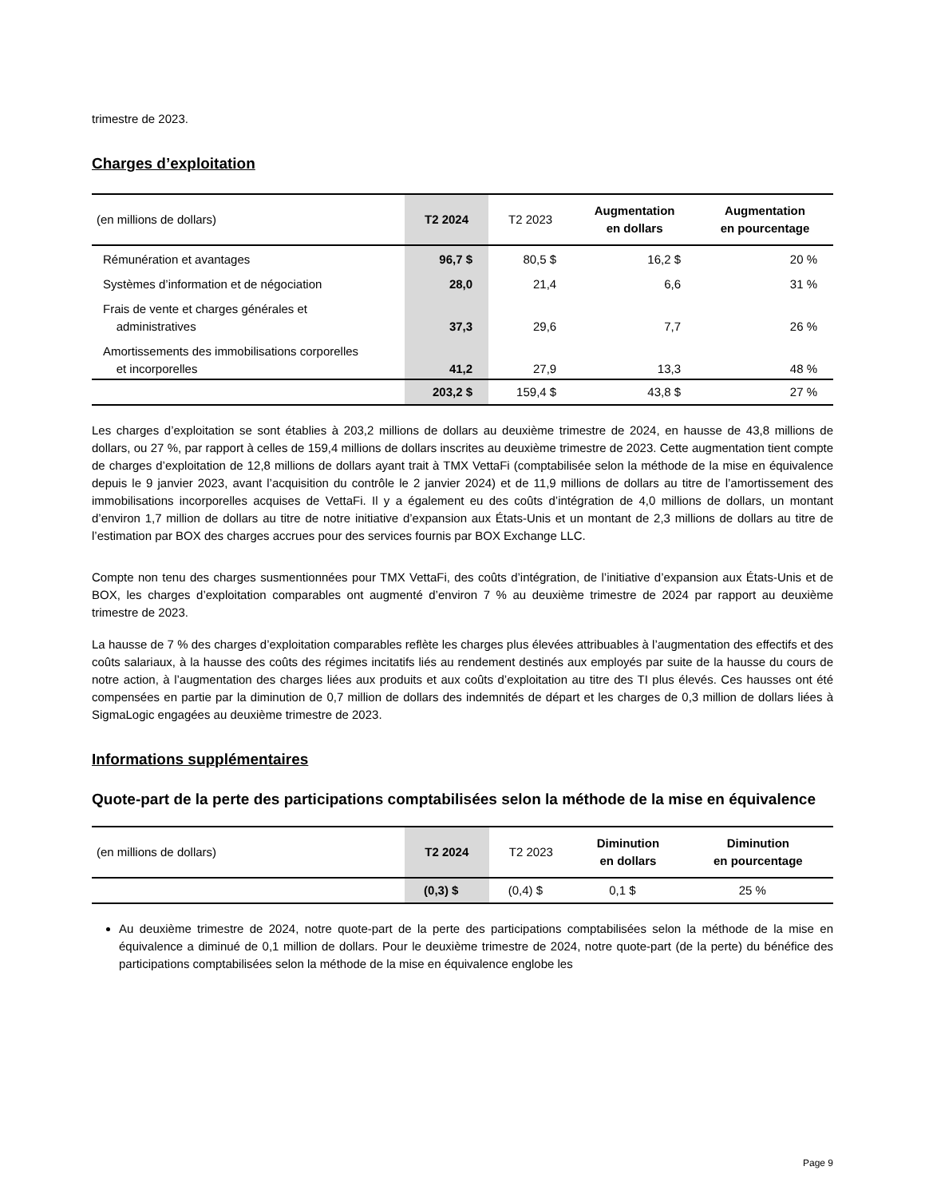trimestre de 2023.
Charges d’exploitation
| (en millions de dollars) | T2 2024 | T2 2023 | Augmentation en dollars | Augmentation en pourcentage |
| --- | --- | --- | --- | --- |
| Rémunération et avantages | 96,7 $ | 80,5 $ | 16,2 $ | 20 % |
| Systèmes d’information et de négociation | 28,0 | 21,4 | 6,6 | 31 % |
| Frais de vente et charges générales et administratives | 37,3 | 29,6 | 7,7 | 26 % |
| Amortissements des immobilisations corporelles et incorporelles | 41,2 | 27,9 | 13,3 | 48 % |
| | 203,2 $ | 159,4 $ | 43,8 $ | 27 % |
Les charges d’exploitation se sont établies à 203,2 millions de dollars au deuxième trimestre de 2024, en hausse de 43,8 millions de dollars, ou 27 %, par rapport à celles de 159,4 millions de dollars inscrites au deuxième trimestre de 2023. Cette augmentation tient compte de charges d’exploitation de 12,8 millions de dollars ayant trait à TMX VettaFi (comptabilisée selon la méthode de la mise en équivalence depuis le 9 janvier 2023, avant l’acquisition du contrôle le 2 janvier 2024) et de 11,9 millions de dollars au titre de l’amortissement des immobilisations incorporelles acquises de VettaFi. Il y a également eu des coûts d’intégration de 4,0 millions de dollars, un montant d’environ 1,7 million de dollars au titre de notre initiative d’expansion aux États-Unis et un montant de 2,3 millions de dollars au titre de l’estimation par BOX des charges accrues pour des services fournis par BOX Exchange LLC.
Compte non tenu des charges susmentionnées pour TMX VettaFi, des coûts d’intégration, de l’initiative d’expansion aux États-Unis et de BOX, les charges d’exploitation comparables ont augmenté d’environ 7 % au deuxième trimestre de 2024 par rapport au deuxième trimestre de 2023.
La hausse de 7 % des charges d’exploitation comparables reflète les charges plus élevées attribuables à l’augmentation des effectifs et des coûts salariaux, à la hausse des coûts des régimes incitatifs liés au rendement destinés aux employés par suite de la hausse du cours de notre action, à l’augmentation des charges liées aux produits et aux coûts d’exploitation au titre des TI plus élevés. Ces hausses ont été compensées en partie par la diminution de 0,7 million de dollars des indemnités de départ et les charges de 0,3 million de dollars liées à SigmaLogic engagées au deuxième trimestre de 2023.
Informations supplémentaires
Quote-part de la perte des participations comptabilisées selon la méthode de la mise en équivalence
| (en millions de dollars) | T2 2024 | T2 2023 | Diminution en dollars | Diminution en pourcentage |
| --- | --- | --- | --- | --- |
| | (0,3) $ | (0,4) $ | 0,1 $ | 25 % |
Au deuxième trimestre de 2024, notre quote-part de la perte des participations comptabilisées selon la méthode de la mise en équivalence a diminué de 0,1 million de dollars. Pour le deuxième trimestre de 2024, notre quote-part (de la perte) du bénéfice des participations comptabilisées selon la méthode de la mise en équivalence englobe les
Page 9